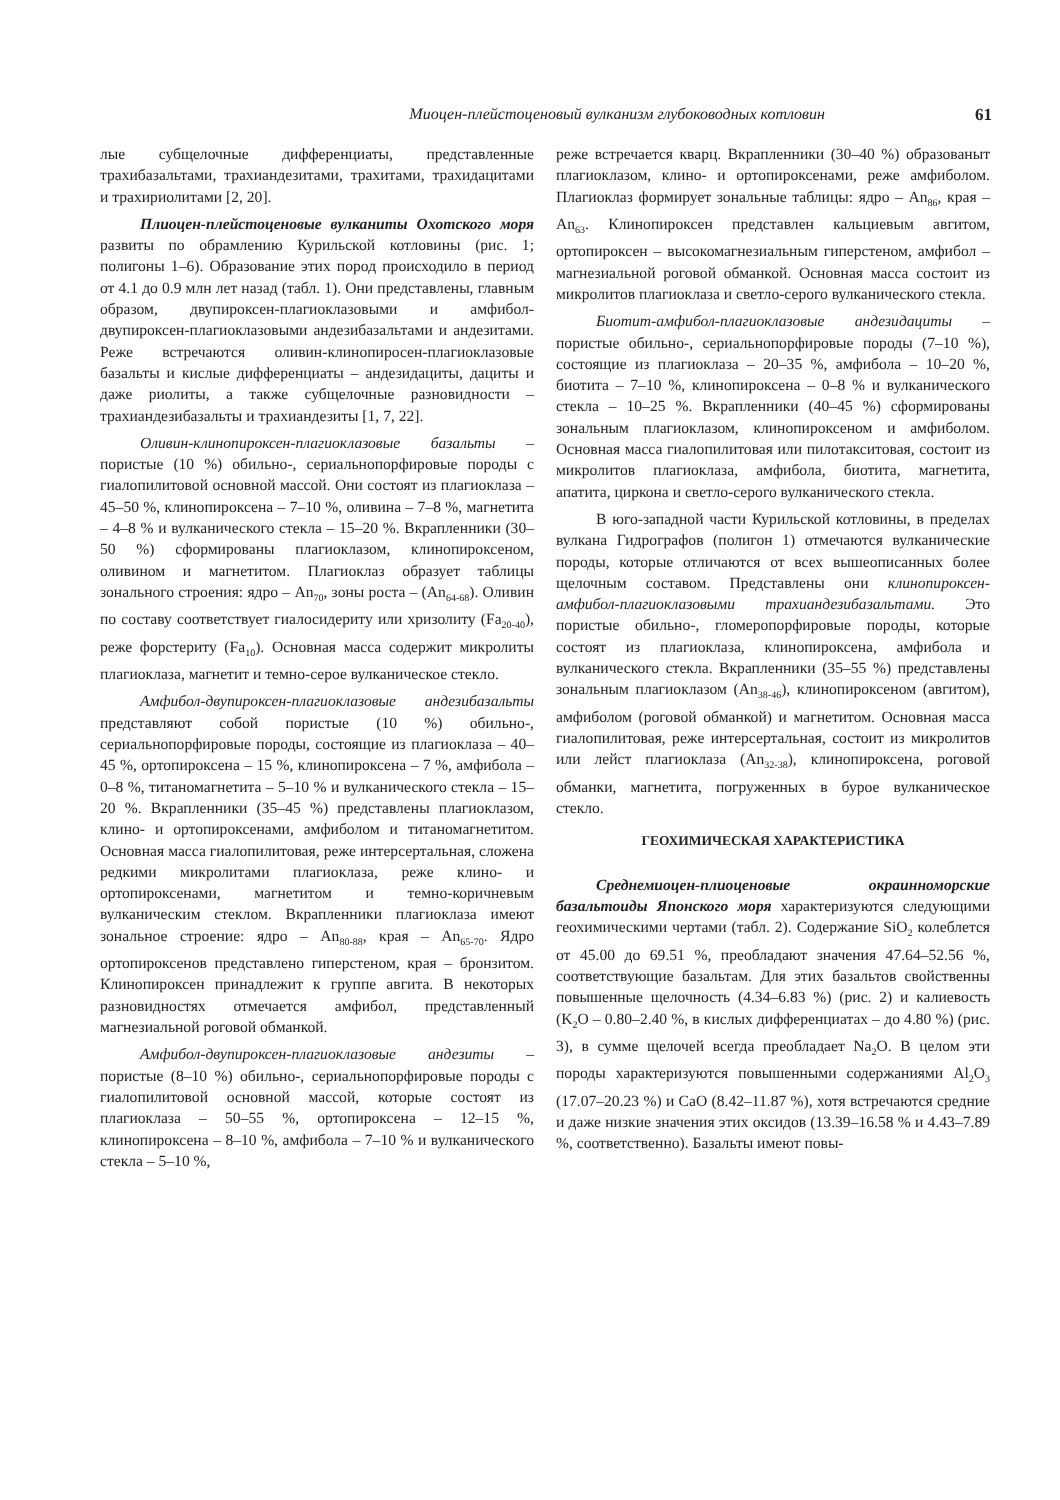Миоцен-плейстоценовый вулканизм глубоководных котловин 61
лые субщелочные дифференциаты, представленные трахибазальтами, трахиандезитами, трахитами, трахидацитами и трахириолитами [2, 20].
Плиоцен-плейстоценовые вулканиты Охотского моря развиты по обрамлению Курильской котловины (рис. 1; полигоны 1–6). Образование этих пород происходило в период от 4.1 до 0.9 млн лет назад (табл. 1). Они представлены, главным образом, двупироксен-плагиоклазовыми и амфибол-двупироксен-плагиоклазовыми андезибазальтами и андезитами. Реже встречаются оливин-клинопиросен-плагиоклазовые базальты и кислые дифференциаты – андезидациты, дациты и даже риолиты, а также субщелочные разновидности – трахиандезибазальты и трахиандезиты [1, 7, 22].
Оливин-клинопироксен-плагиоклазовые базальты – пористые (10 %) обильно-, сериальнопорфировые породы с гиалопилитовой основной массой. Они состоят из плагиоклаза – 45–50 %, клинопироксена – 7–10 %, оливина – 7–8 %, магнетита – 4–8 % и вулканического стекла – 15–20 %. Вкрапленники (30–50 %) сформированы плагиоклазом, клинопироксеном, оливином и магнетитом. Плагиоклаз образует таблицы зонального строения: ядро – An<sub>70</sub>, зоны роста – (An<sub>64-68</sub>). Оливин по составу соответствует гиалосидериту или хризолиту (Fa<sub>20-40</sub>), реже форстериту (Fa<sub>10</sub>). Основная масса содержит микролиты плагиоклаза, магнетит и темно-серое вулканическое стекло.
Амфибол-двупироксен-плагиоклазовые андезибазальты представляют собой пористые (10 %) обильно-, сериальнопорфировые породы, состоящие из плагиоклаза – 40–45 %, ортопироксена – 15 %, клинопироксена – 7 %, амфибола – 0–8 %, титаномагнетита – 5–10 % и вулканического стекла – 15–20 %. Вкрапленники (35–45 %) представлены плагиоклазом, клино- и ортопироксенами, амфиболом и титаномагнетитом. Основная масса гиалопилитовая, реже интерсертальная, сложена редкими микролитами плагиоклаза, реже клино- и ортопироксенами, магнетитом и темно-коричневым вулканическим стеклом. Вкрапленники плагиоклаза имеют зональное строение: ядро – An<sub>80-88</sub>, края – An<sub>65-70</sub>. Ядро ортопироксенов представлено гиперстеном, края – бронзитом. Клинопироксен принадлежит к группе авгита. В некоторых разновидностях отмечается амфибол, представленный магнезиальной роговой обманкой.
Амфибол-двупироксен-плагиоклазовые андезиты – пористые (8–10 %) обильно-, сериальнопорфировые породы с гиалопилитовой основной массой, которые состоят из плагиоклаза – 50–55 %, ортопироксена – 12–15 %, клинопироксена – 8–10 %, амфибола – 7–10 % и вулканического стекла – 5–10 %,
реже встречается кварц. Вкрапленники (30–40 %) образованыт плагиоклазом, клино- и ортопироксенами, реже амфиболом. Плагиоклаз формирует зональные таблицы: ядро – An<sub>86</sub>, края – An<sub>63</sub>. Клинопироксен представлен кальциевым авгитом, ортопироксен – высокомагнезиальным гиперстеном, амфибол – магнезиальной роговой обманкой. Основная масса состоит из микролитов плагиоклаза и светло-серого вулканического стекла.
Биотит-амфибол-плагиоклазовые андезидациты – пористые обильно-, сериальнопорфировые породы (7–10 %), состоящие из плагиоклаза – 20–35 %, амфибола – 10–20 %, биотита – 7–10 %, клинопироксена – 0–8 % и вулканического стекла – 10–25 %. Вкрапленники (40–45 %) сформированы зональным плагиоклазом, клинопироксеном и амфиболом. Основная масса гиалопилитовая или пилотакситовая, состоит из микролитов плагиоклаза, амфибола, биотита, магнетита, апатита, циркона и светло-серого вулканического стекла.
В юго-западной части Курильской котловины, в пределах вулкана Гидрографов (полигон 1) отмечаются вулканические породы, которые отличаются от всех вышеописанных более щелочным составом. Представлены они клинопироксен-амфибол-плагиоклазовыми трахиандезибазальтами. Это пористые обильно-, гломеропорфировые породы, которые состоят из плагиоклаза, клинопироксена, амфибола и вулканического стекла. Вкрапленники (35–55 %) представлены зональным плагиоклазом (An<sub>38-46</sub>), клинопироксеном (авгитом), амфиболом (роговой обманкой) и магнетитом. Основная масса гиалопилитовая, реже интерсертальная, состоит из микролитов или лейст плагиоклаза (An<sub>32-38</sub>), клинопироксена, роговой обманки, магнетита, погруженных в бурое вулканическое стекло.
ГЕОХИМИЧЕСКАЯ ХАРАКТЕРИСТИКА
Среднемиоцен-плиоценовые окраинноморские базальтоиды Японского моря характеризуются следующими геохимическими чертами (табл. 2). Содержание SiO<sub>2</sub> колеблется от 45.00 до 69.51 %, преобладают значения 47.64–52.56 %, соответствующие базальтам. Для этих базальтов свойственны повышенные щелочность (4.34–6.83 %) (рис. 2) и калиевость (K<sub>2</sub>O – 0.80–2.40 %, в кислых дифференциатах – до 4.80 %) (рис. 3), в сумме щелочей всегда преобладает Na<sub>2</sub>O. В целом эти породы характеризуются повышенными содержаниями Al<sub>2</sub>O<sub>3</sub> (17.07–20.23 %) и CaO (8.42–11.87 %), хотя встречаются средние и даже низкие значения этих оксидов (13.39–16.58 % и 4.43–7.89 %, соответственно). Базальты имеют повы-